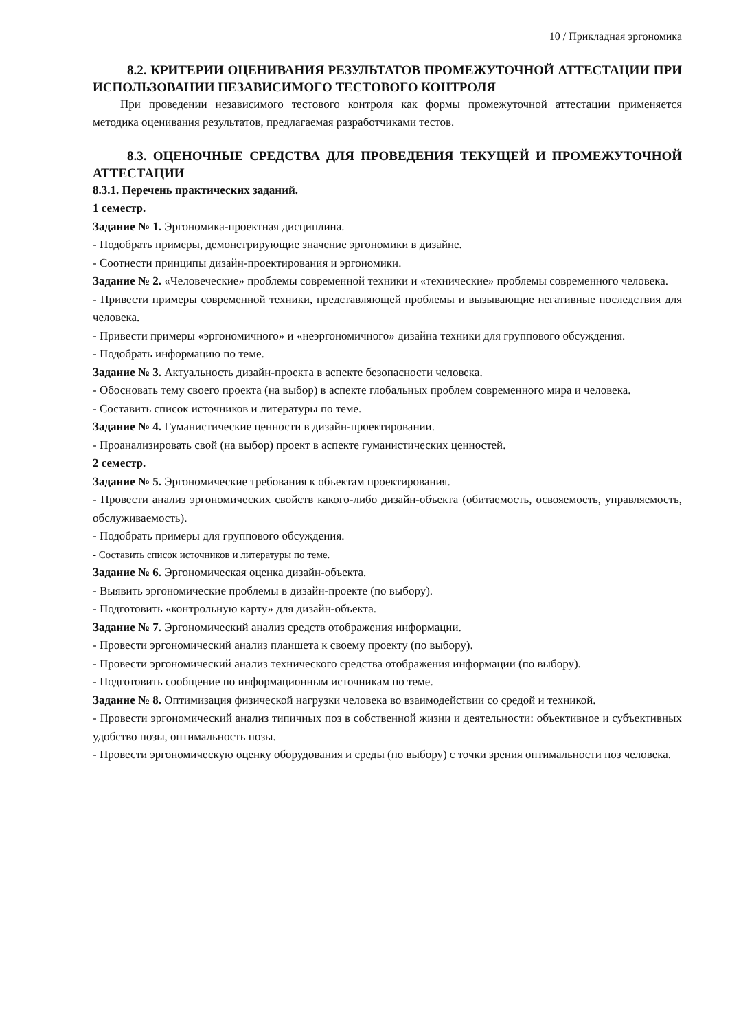10 / Прикладная эргономика
8.2. КРИТЕРИИ ОЦЕНИВАНИЯ РЕЗУЛЬТАТОВ ПРОМЕЖУТОЧНОЙ АТТЕСТАЦИИ ПРИ ИСПОЛЬЗОВАНИИ НЕЗАВИСИМОГО ТЕСТОВОГО КОНТРОЛЯ
При проведении независимого тестового контроля как формы промежуточной аттестации применяется методика оценивания результатов, предлагаемая разработчиками тестов.
8.3. ОЦЕНОЧНЫЕ СРЕДСТВА ДЛЯ ПРОВЕДЕНИЯ ТЕКУЩЕЙ И ПРОМЕЖУТОЧНОЙ АТТЕСТАЦИИ
8.3.1. Перечень практических заданий.
1 семестр.
Задание № 1. Эргономика-проектная дисциплина.
- Подобрать примеры, демонстрирующие значение эргономики в дизайне.
- Соотнести принципы дизайн-проектирования и эргономики.
Задание № 2. «Человеческие» проблемы современной техники и «технические» проблемы современного человека.
- Привести примеры современной техники, представляющей проблемы и вызывающие негативные последствия для человека.
- Привести примеры «эргономичного» и «неэргономичного» дизайна техники для группового обсуждения.
- Подобрать информацию по теме.
Задание № 3. Актуальность дизайн-проекта в аспекте безопасности человека.
- Обосновать тему своего проекта (на выбор) в аспекте глобальных проблем современного мира и человека.
- Составить список источников и литературы по теме.
Задание № 4. Гуманистические ценности в дизайн-проектировании.
- Проанализировать свой (на выбор) проект в аспекте гуманистических ценностей.
2 семестр.
Задание № 5. Эргономические требования к объектам проектирования.
- Провести анализ эргономических свойств какого-либо дизайн-объекта (обитаемость, освояемость, управляемость, обслуживаемость).
- Подобрать примеры для группового обсуждения.
- Составить список источников и литературы по теме.
Задание № 6. Эргономическая оценка дизайн-объекта.
- Выявить эргономические проблемы в дизайн-проекте (по выбору).
- Подготовить «контрольную карту» для дизайн-объекта.
Задание № 7. Эргономический анализ средств отображения информации.
- Провести эргономический анализ планшета к своему проекту (по выбору).
- Провести эргономический анализ технического средства отображения информации (по выбору).
- Подготовить сообщение по информационным источникам по теме.
Задание № 8. Оптимизация физической нагрузки человека во взаимодействии со средой и техникой.
- Провести эргономический анализ типичных поз в собственной жизни и деятельности: объективное и субъективных удобство позы, оптимальность позы.
- Провести эргономическую оценку оборудования и среды (по выбору) с точки зрения оптимальности поз человека.